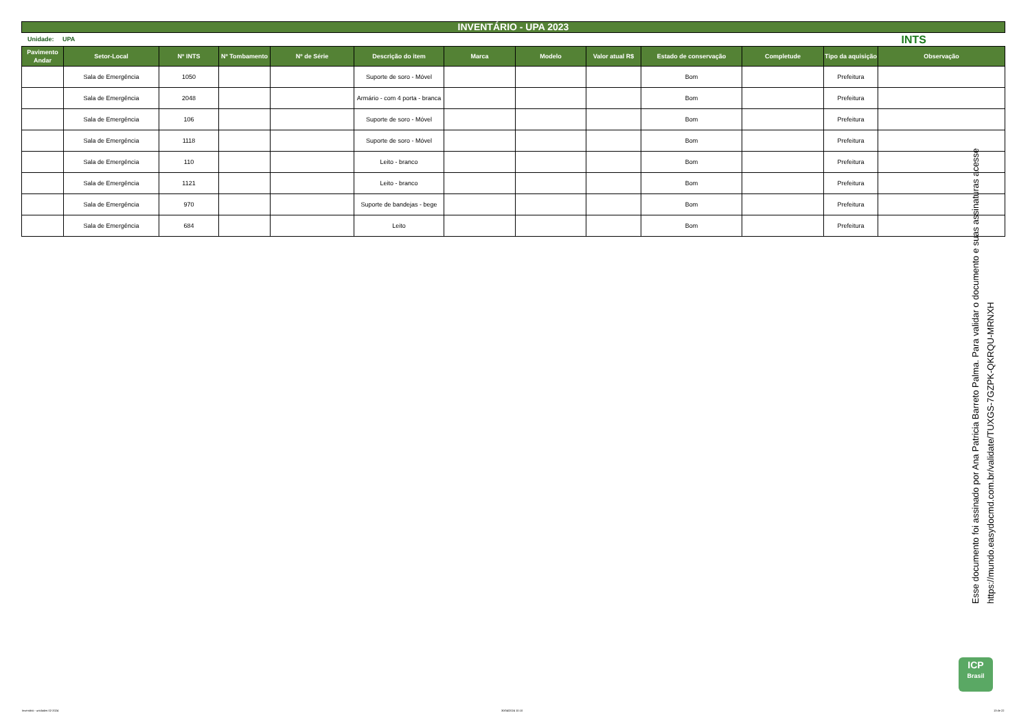INVENTÁRIO - UPA 2023
Unidade: UPA INTS
| Pavimento Andar | Setor-Local | Nº INTS | Nº Tombamento | Nº de Série | Descrição do item | Marca | Modelo | Valor atual R$ | Estado de conservação | Completude | Tipo da aquisição | Observação |
| --- | --- | --- | --- | --- | --- | --- | --- | --- | --- | --- | --- | --- |
| | Sala de Emergência | 1050 | | | Suporte de soro - Móvel | | | | Bom | | Prefeitura | |
| | Sala de Emergência | 2048 | | | Armário - com 4 porta - branca | | | | Bom | | Prefeitura | |
| | Sala de Emergência | 106 | | | Suporte de soro - Móvel | | | | Bom | | Prefeitura | |
| | Sala de Emergência | 1118 | | | Suporte de soro - Móvel | | | | Bom | | Prefeitura | |
| | Sala de Emergência | 110 | | | Leito - branco | | | | Bom | | Prefeitura | |
| | Sala de Emergência | 1121 | | | Leito - branco | | | | Bom | | Prefeitura | |
| | Sala de Emergência | 970 | | | Suporte de bandejas - bege | | | | Bom | | Prefeitura | |
| | Sala de Emergência | 684 | | | Leito | | | | Bom | | Prefeitura | |
Esse documento foi assinado por Ana Patricia Barreto Palma. Para validar o documento e suas assinaturas acesse
https://mundo.easydocmd.com.br/validate/TUXGS-7GZPK-QKRQU-MRNXH
ICP
Brasil
Inventário - unidades 02-2024 30/04/2024 10:10 13 de 22